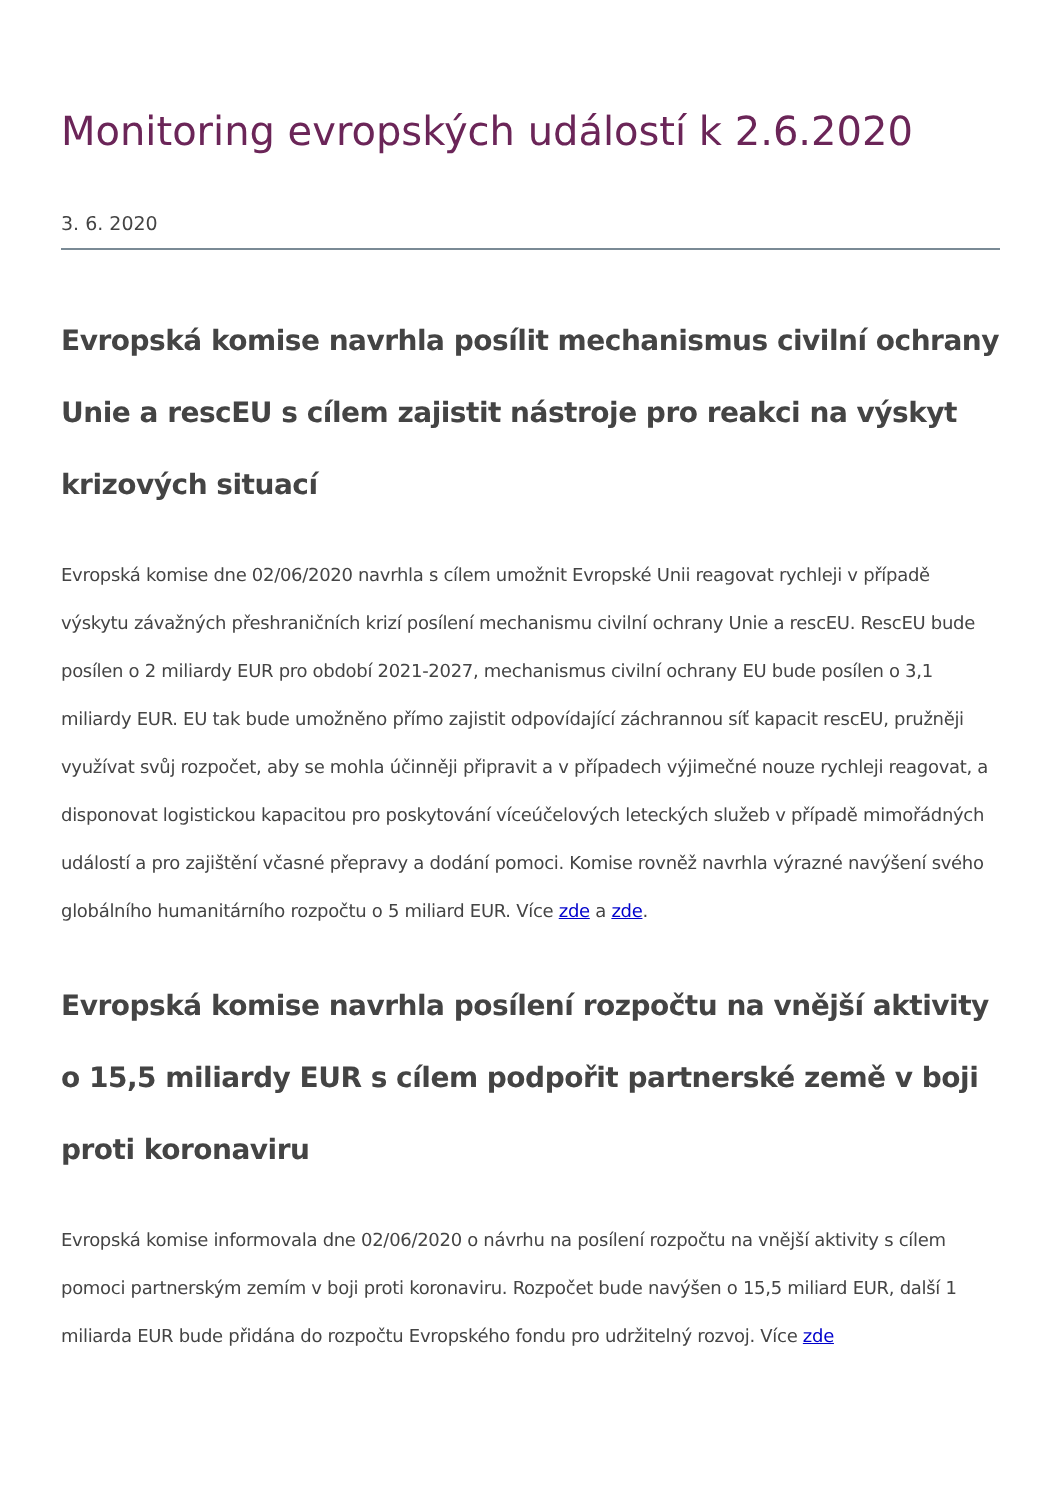Monitoring evropských událostí k 2.6.2020
3. 6. 2020
Evropská komise navrhla posílit mechanismus civilní ochrany Unie a rescEU s cílem zajistit nástroje pro reakci na výskyt krizových situací
Evropská komise dne 02/06/2020 navrhla s cílem umožnit Evropské Unii reagovat rychleji v případě výskytu závažných přeshraničních krizí posílení mechanismu civilní ochrany Unie a rescEU. RescEU bude posílen o 2 miliardy EUR pro období 2021-2027, mechanismus civilní ochrany EU bude posílen o 3,1 miliardy EUR. EU tak bude umožněno přímo zajistit odpovídající záchrannou síť kapacit rescEU, pružněji využívat svůj rozpočet, aby se mohla účinněji připravit a v případech výjimečné nouze rychleji reagovat, a disponovat logistickou kapacitou pro poskytování víceúčelových leteckých služeb v případě mimořádných událostí a pro zajištění včasné přepravy a dodání pomoci. Komise rovněž navrhla výrazné navýšení svého globálního humanitárního rozpočtu o 5 miliard EUR. Více zde a zde.
Evropská komise navrhla posílení rozpočtu na vnější aktivity o 15,5 miliardy EUR s cílem podpořit partnerské země v boji proti koronaviru
Evropská komise informovala dne 02/06/2020 o návrhu na posílení rozpočtu na vnější aktivity s cílem pomoci partnerským zemím v boji proti koronaviru. Rozpočet bude navýšen o 15,5 miliard EUR, další 1 miliarda EUR bude přidána do rozpočtu Evropského fondu pro udržitelný rozvoj. Více zde